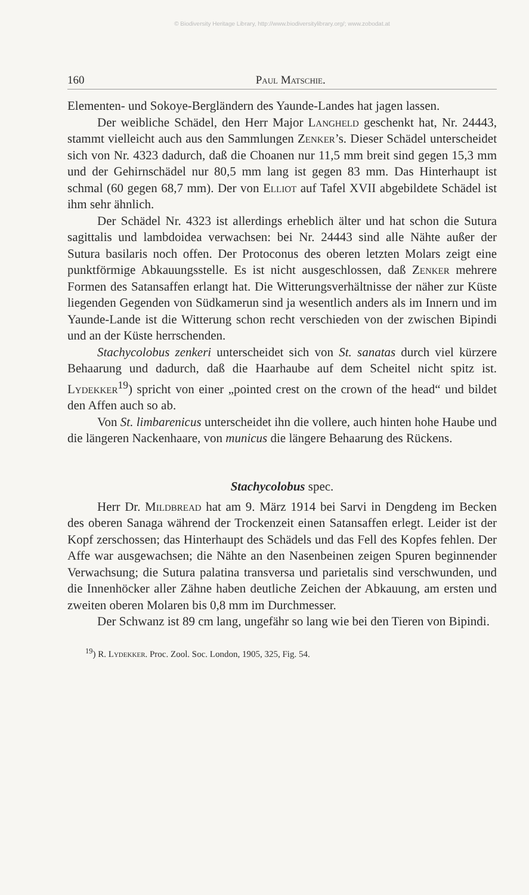© Biodiversity Heritage Library, http://www.biodiversitylibrary.org/; www.zobodat.at
160 Paul Matschie.
Elementen- und Sokoye-Bergländern des Yaunde-Landes hat jagen lassen.
Der weibliche Schädel, den Herr Major Langheld geschenkt hat, Nr. 24443, stammt vielleicht auch aus den Sammlungen Zenker’s. Dieser Schädel unterscheidet sich von Nr. 4323 dadurch, daß die Choanen nur 11,5 mm breit sind gegen 15,3 mm und der Gehirnschädel nur 80,5 mm lang ist gegen 83 mm. Das Hinterhaupt ist schmal (60 gegen 68,7 mm). Der von Elliot auf Tafel XVII abgebildete Schädel ist ihm sehr ähnlich.
Der Schädel Nr. 4323 ist allerdings erheblich älter und hat schon die Sutura sagittalis und lambdoidea verwachsen: bei Nr. 24443 sind alle Nähte außer der Sutura basilaris noch offen. Der Protoconus des oberen letzten Molars zeigt eine punktförmige Abkauungsstelle. Es ist nicht ausgeschlossen, daß Zenker mehrere Formen des Satansaffen erlangt hat. Die Witterungsverhältnisse der näher zur Küste liegenden Gegenden von Südkamerun sind ja wesentlich anders als im Innern und im Yaunde-Lande ist die Witterung schon recht verschieden von der zwischen Bipindi und an der Küste herrschenden.
Stachycolobus zenkeri unterscheidet sich von St. sanatas durch viel kürzere Behaarung und dadurch, daß die Haarhaube auf dem Scheitel nicht spitz ist. Lydekker<sup>19</sup>) spricht von einer „pointed crest on the crown of the head“ und bildet den Affen auch so ab.
Von St. limbarenicus unterscheidet ihn die vollere, auch hinten hohe Haube und die längeren Nackenhaare, von municus die längere Behaarung des Rückens.
Stachycolobus spec.
Herr Dr. Mildbread hat am 9. März 1914 bei Sarvi in Dengdeng im Becken des oberen Sanaga während der Trockenzeit einen Satansaffen erlegt. Leider ist der Kopf zerschossen; das Hinterhaupt des Schädels und das Fell des Kopfes fehlen. Der Affe war ausgewachsen; die Nähte an den Nasenbeinen zeigen Spuren beginnender Verwachsung; die Sutura palatina transversa und parietalis sind verschwunden, und die Innenhöcker aller Zähne haben deutliche Zeichen der Abkauung, am ersten und zweiten oberen Molaren bis 0,8 mm im Durchmesser.
Der Schwanz ist 89 cm lang, ungefähr so lang wie bei den Tieren von Bipindi.
<sup>19</sup>) R. Lydekker. Proc. Zool. Soc. London, 1905, 325, Fig. 54.